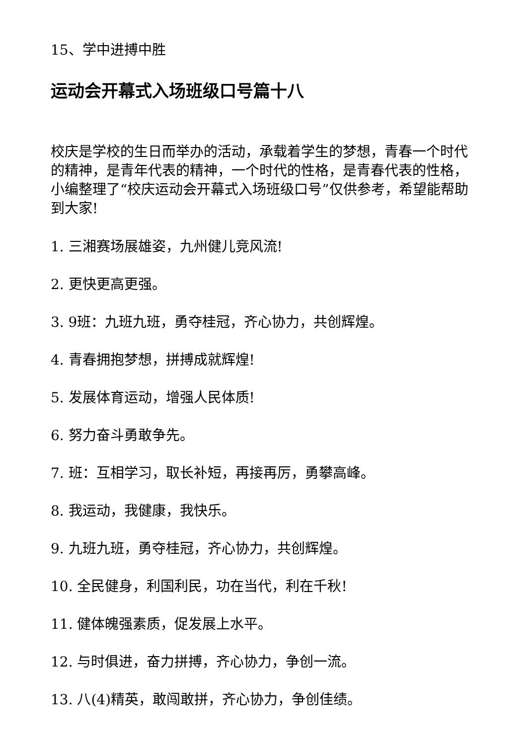15、学中进搏中胜
运动会开幕式入场班级口号篇十八
校庆是学校的生日而举办的活动，承载着学生的梦想，青春一个时代的精神，是青年代表的精神，一个时代的性格，是青春代表的性格，小编整理了“校庆运动会开幕式入场班级口号”仅供参考，希望能帮助到大家!
1. 三湘赛场展雄姿，九州健儿竞风流!
2. 更快更高更强。
3. 9班：九班九班，勇夺桂冠，齐心协力，共创辉煌。
4. 青春拥抱梦想，拼搏成就辉煌!
5. 发展体育运动，增强人民体质!
6. 努力奋斗勇敢争先。
7. 班：互相学习，取长补短，再接再厉，勇攀高峰。
8. 我运动，我健康，我快乐。
9. 九班九班，勇夺桂冠，齐心协力，共创辉煌。
10. 全民健身，利国利民，功在当代，利在千秋!
11. 健体魄强素质，促发展上水平。
12. 与时俱进，奋力拼搏，齐心协力，争创一流。
13. 八(4)精英，敢闯敢拼，齐心协力，争创佳绩。